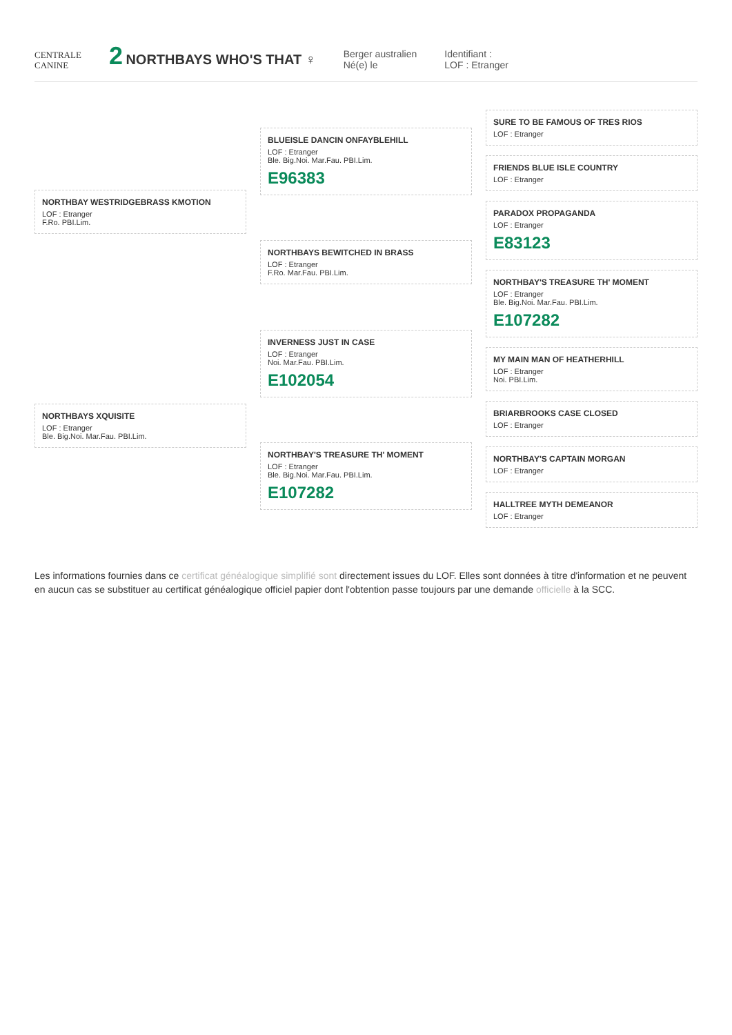CENTRALE
CANINE
2 NORTHBAYS WHO'S THAT ♀
Berger australien
Né(e) le
Identifiant :
LOF : Etranger
NORTHBAY WESTRIDGEBRASS KMOTION
LOF : Etranger
F.Ro. PBI.Lim.
NORTHBAYS XQUISITE
LOF : Etranger
Ble. Big.Noi. Mar.Fau. PBI.Lim.
BLUEISLE DANCIN ONFAYBLEHILL
LOF : Etranger
Ble. Big.Noi. Mar.Fau. PBI.Lim.
E96383
NORTHBAYS BEWITCHED IN BRASS
LOF : Etranger
F.Ro. Mar.Fau. PBI.Lim.
INVERNESS JUST IN CASE
LOF : Etranger
Noi. Mar.Fau. PBI.Lim.
E102054
NORTHBAY'S TREASURE TH' MOMENT
LOF : Etranger
Ble. Big.Noi. Mar.Fau. PBI.Lim.
E107282
SURE TO BE FAMOUS OF TRES RIOS
LOF : Etranger
FRIENDS BLUE ISLE COUNTRY
LOF : Etranger
PARADOX PROPAGANDA
LOF : Etranger
E83123
NORTHBAY'S TREASURE TH' MOMENT
LOF : Etranger
Ble. Big.Noi. Mar.Fau. PBI.Lim.
E107282
MY MAIN MAN OF HEATHERHILL
LOF : Etranger
Noi. PBI.Lim.
BRIARBROOKS CASE CLOSED
LOF : Etranger
NORTHBAY'S CAPTAIN MORGAN
LOF : Etranger
HALLTREE MYTH DEMEANOR
LOF : Etranger
Les informations fournies dans ce certificat généalogique simplifié sont directement issues du LOF. Elles sont données à titre d'information et ne peuvent en aucun cas se substituer au certificat généalogique officiel papier dont l'obtention passe toujours par une demande officielle à la SCC.